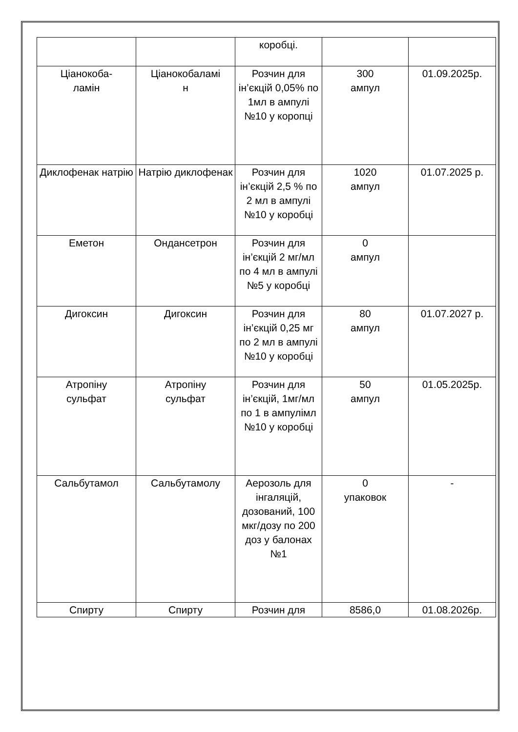| | | коробці. | | |
| Ціанокоба- ламін | Ціанокобаламі н | Розчин для ін’єкцій 0,05% по 1мл в ампулі №10 у коропці | 300 ампул | 01.09.2025р. |
| Диклофенак натрію | Натрію диклофенак | Розчин для ін’єкцій 2,5 % по 2 мл в ампулі №10 у коробці | 1020 ампул | 01.07.2025 р. |
| Еметон | Ондансетрон | Розчин для ін’єкцій 2 мг/мл по 4 мл в ампулі №5 у коробці | 0 ампул | |
| Дигоксин | Дигоксин | Розчин для ін’єкцій 0,25 мг по 2 мл в ампулі №10 у коробці | 80 ампул | 01.07.2027 р. |
| Атропіну сульфат | Атропіну сульфат | Розчин для ін’єкцій, 1мг/мл по 1 в ампулімл №10 у коробці | 50 ампул | 01.05.2025р. |
| Сальбутамол | Сальбутамолу | Аерозоль для інгаляцій, дозований, 100 мкг/дозу по 200 доз у балонах №1 | 0 упаковок | - |
| Спирту | Спирту | Розчин для | 8586,0 | 01.08.2026р. |